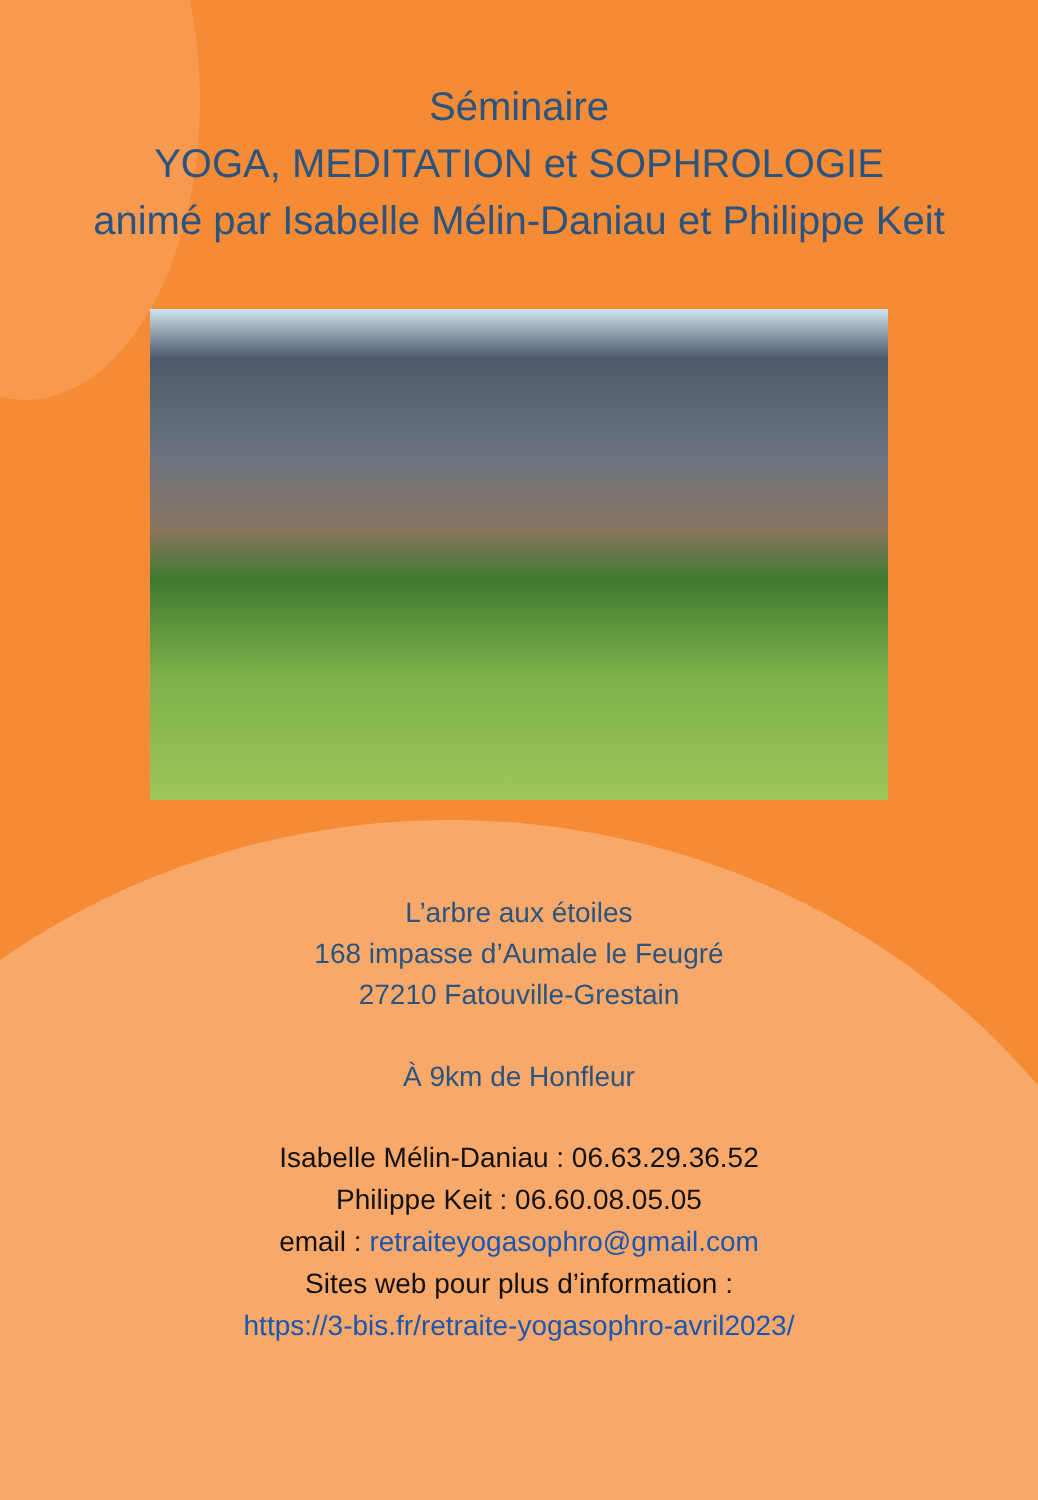Séminaire
YOGA, MEDITATION et SOPHROLOGIE
animé par Isabelle Mélin-Daniau et Philippe Keit
L’arbre aux étoiles
168 impasse d’Aumale le Feugré
27210 Fatouville-Grestain
À 9km de Honfleur
Isabelle Mélin-Daniau : 06.63.29.36.52
Philippe Keit : 06.60.08.05.05
email : retraiteyogasophro@gmail.com
Sites web pour plus d’information :
https://3-bis.fr/retraite-yogasophro-avril2023/